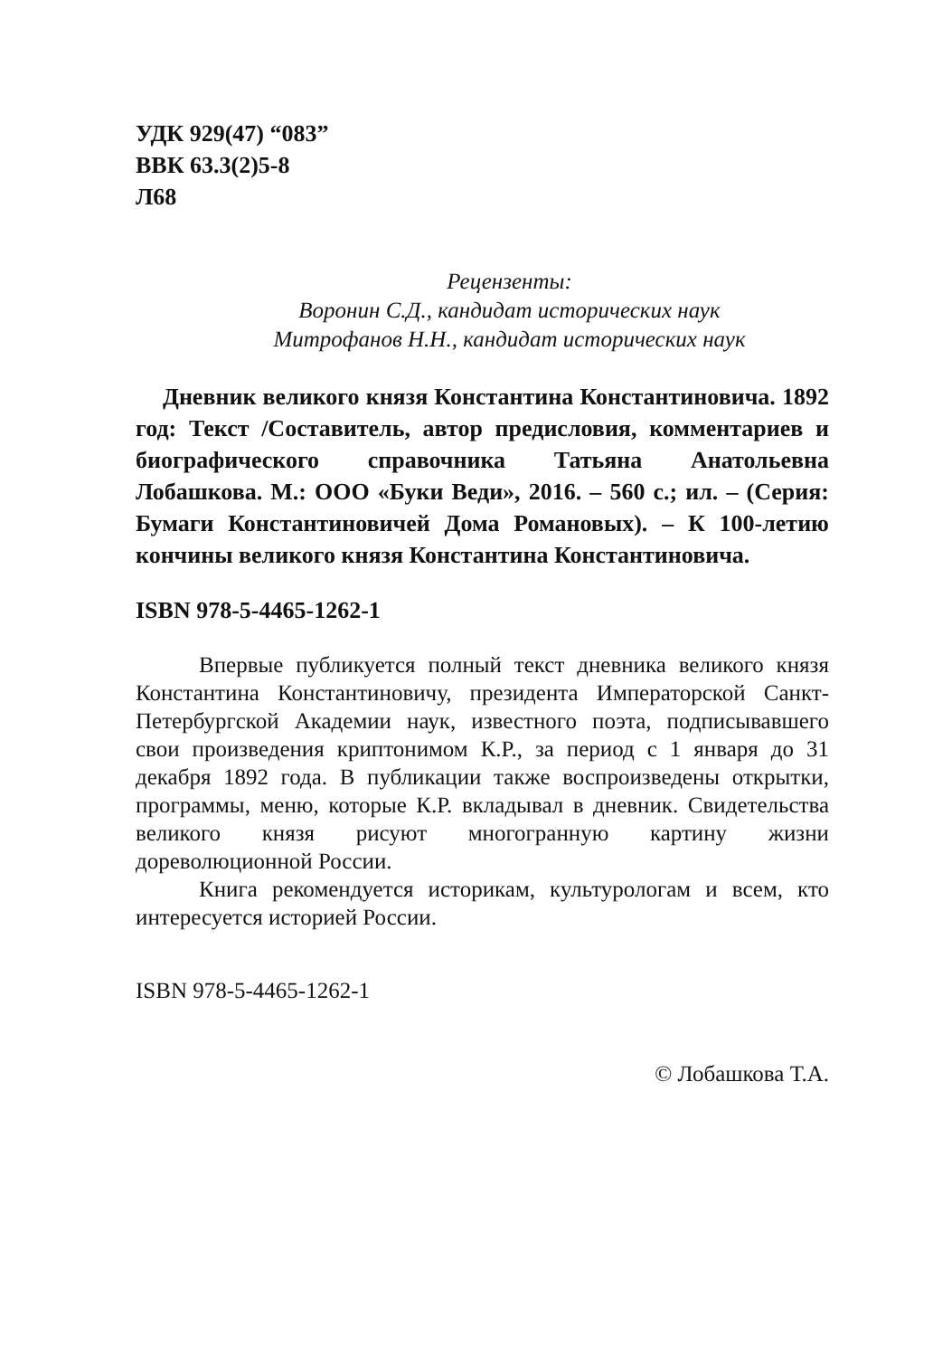УДК 929(47) “083”
ВВК 63.3(2)5-8
Л68
Рецензенты:
Воронин С.Д., кандидат исторических наук
Митрофанов Н.Н., кандидат исторических наук
Дневник великого князя Константина Константиновича. 1892 год: Текст /Составитель, автор предисловия, комментариев и биографического справочника Татьяна Анатольевна Лобашкова. М.: ООО «Буки Веди», 2016. – 560 с.; ил. – (Серия: Бумаги Константиновичей Дома Романовых). – К 100-летию кончины великого князя Константина Константиновича.
ISBN 978-5-4465-1262-1
Впервые публикуется полный текст дневника великого князя Константина Константиновичу, президента Императорской Санкт-Петербургской Академии наук, известного поэта, подписывавшего свои произведения криптонимом К.Р., за период с 1 января до 31 декабря 1892 года. В публикации также воспроизведены открытки, программы, меню, которые К.Р. вкладывал в дневник. Свидетельства великого князя рисуют многогранную картину жизни дореволюционной России.
Книга рекомендуется историкам, культурологам и всем, кто интересуется историей России.
ISBN 978-5-4465-1262-1
© Лобашкова Т.А.